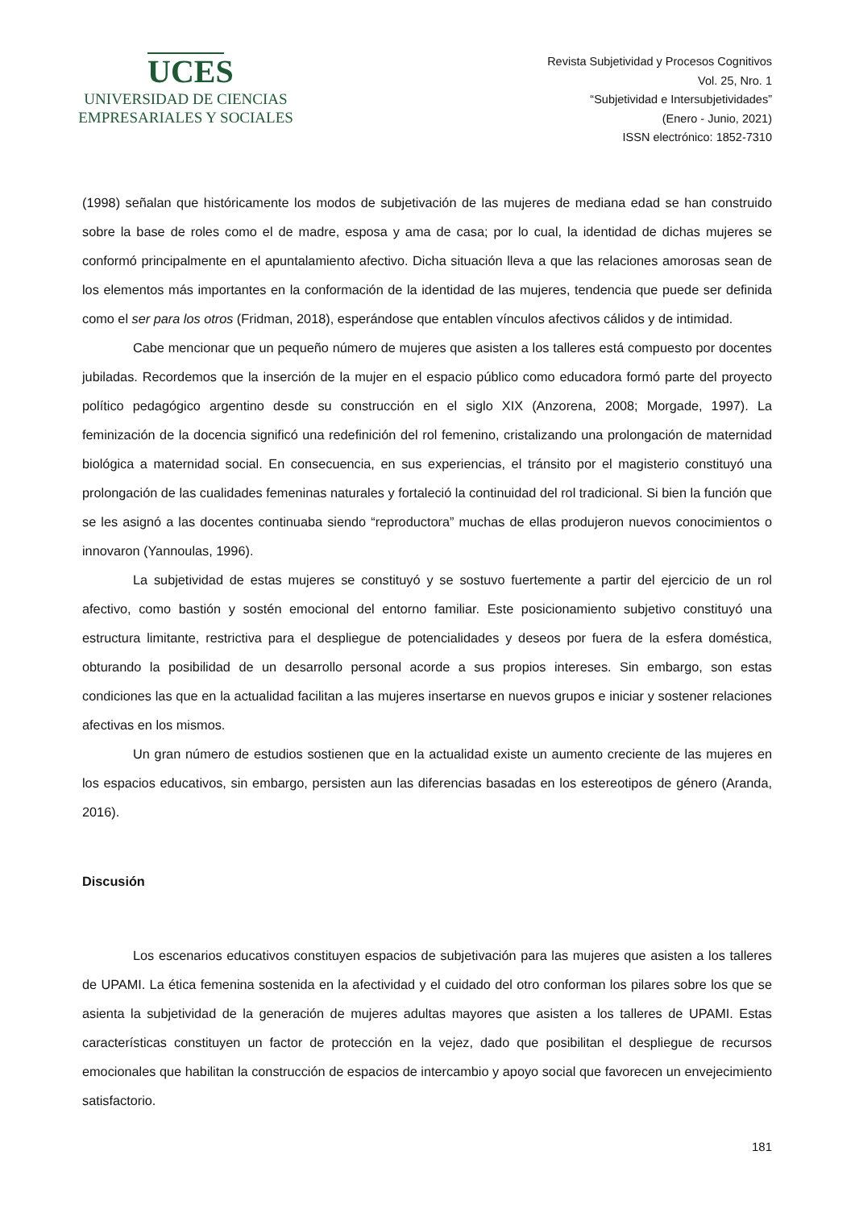UCES
UNIVERSIDAD DE CIENCIAS
EMPRESARIALES Y SOCIALES
Revista Subjetividad y Procesos Cognitivos
Vol. 25, Nro. 1
“Subjetividad e Intersubjetividades”
(Enero - Junio, 2021)
ISSN electrónico: 1852-7310
(1998) señalan que históricamente los modos de subjetivación de las mujeres de mediana edad se han construido sobre la base de roles como el de madre, esposa y ama de casa; por lo cual, la identidad de dichas mujeres se conformó principalmente en el apuntalamiento afectivo. Dicha situación lleva a que las relaciones amorosas sean de los elementos más importantes en la conformación de la identidad de las mujeres, tendencia que puede ser definida como el ser para los otros (Fridman, 2018), esperándose que entablen vínculos afectivos cálidos y de intimidad.
Cabe mencionar que un pequeño número de mujeres que asisten a los talleres está compuesto por docentes jubiladas. Recordemos que la inserción de la mujer en el espacio público como educadora formó parte del proyecto político pedagógico argentino desde su construcción en el siglo XIX (Anzorena, 2008; Morgade, 1997). La feminización de la docencia significó una redefinición del rol femenino, cristalizando una prolongación de maternidad biológica a maternidad social. En consecuencia, en sus experiencias, el tránsito por el magisterio constituyó una prolongación de las cualidades femeninas naturales y fortaleció la continuidad del rol tradicional. Si bien la función que se les asignó a las docentes continuaba siendo “reproductora” muchas de ellas produjeron nuevos conocimientos o innovaron (Yannoulas, 1996).
La subjetividad de estas mujeres se constituyó y se sostuvo fuertemente a partir del ejercicio de un rol afectivo, como bastión y sostén emocional del entorno familiar. Este posicionamiento subjetivo constituyó una estructura limitante, restrictiva para el despliegue de potencialidades y deseos por fuera de la esfera doméstica, obturando la posibilidad de un desarrollo personal acorde a sus propios intereses. Sin embargo, son estas condiciones las que en la actualidad facilitan a las mujeres insertarse en nuevos grupos e iniciar y sostener relaciones afectivas en los mismos.
Un gran número de estudios sostienen que en la actualidad existe un aumento creciente de las mujeres en los espacios educativos, sin embargo, persisten aun las diferencias basadas en los estereotipos de género (Aranda, 2016).
Discusión
Los escenarios educativos constituyen espacios de subjetivación para las mujeres que asisten a los talleres de UPAMI. La ética femenina sostenida en la afectividad y el cuidado del otro conforman los pilares sobre los que se asienta la subjetividad de la generación de mujeres adultas mayores que asisten a los talleres de UPAMI. Estas características constituyen un factor de protección en la vejez, dado que posibilitan el despliegue de recursos emocionales que habilitan la construcción de espacios de intercambio y apoyo social que favorecen un envejecimiento satisfactorio.
181